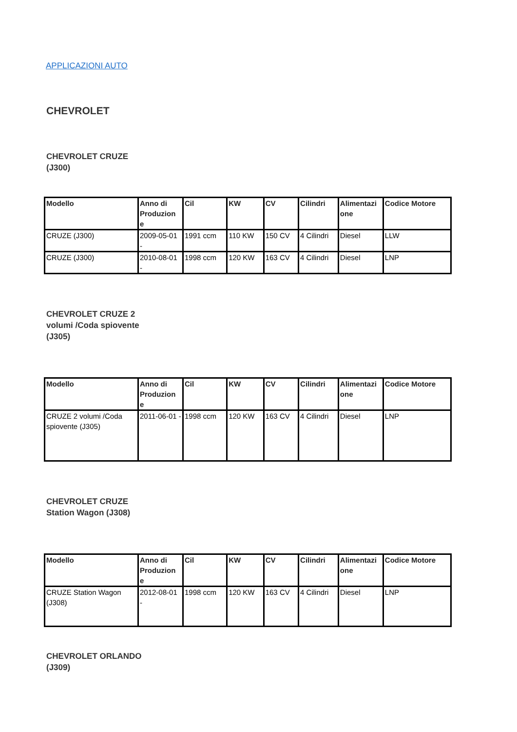APPLICAZIONI AUTO
CHEVROLET
CHEVROLET CRUZE (J300)
| Modello | Anno di Produzion e | Cil | KW | CV | Cilindri | Alimentazi one | Codice Motore |
| --- | --- | --- | --- | --- | --- | --- | --- |
| CRUZE (J300) | 2009-05-01 - | 1991 ccm | 110 KW | 150 CV | 4 Cilindri | Diesel | LLW |
| CRUZE (J300) | 2010-08-01 - | 1998 ccm | 120 KW | 163 CV | 4 Cilindri | Diesel | LNP |
CHEVROLET CRUZE 2 volumi /Coda spiovente (J305)
| Modello | Anno di Produzion e | Cil | KW | CV | Cilindri | Alimentazi one | Codice Motore |
| --- | --- | --- | --- | --- | --- | --- | --- |
| CRUZE 2 volumi /Coda spiovente (J305) | 2011-06-01 - | 1998 ccm | 120 KW | 163 CV | 4 Cilindri | Diesel | LNP |
CHEVROLET CRUZE Station Wagon (J308)
| Modello | Anno di Produzion e | Cil | KW | CV | Cilindri | Alimentazi one | Codice Motore |
| --- | --- | --- | --- | --- | --- | --- | --- |
| CRUZE Station Wagon (J308) | 2012-08-01 - | 1998 ccm | 120 KW | 163 CV | 4 Cilindri | Diesel | LNP |
CHEVROLET ORLANDO (J309)